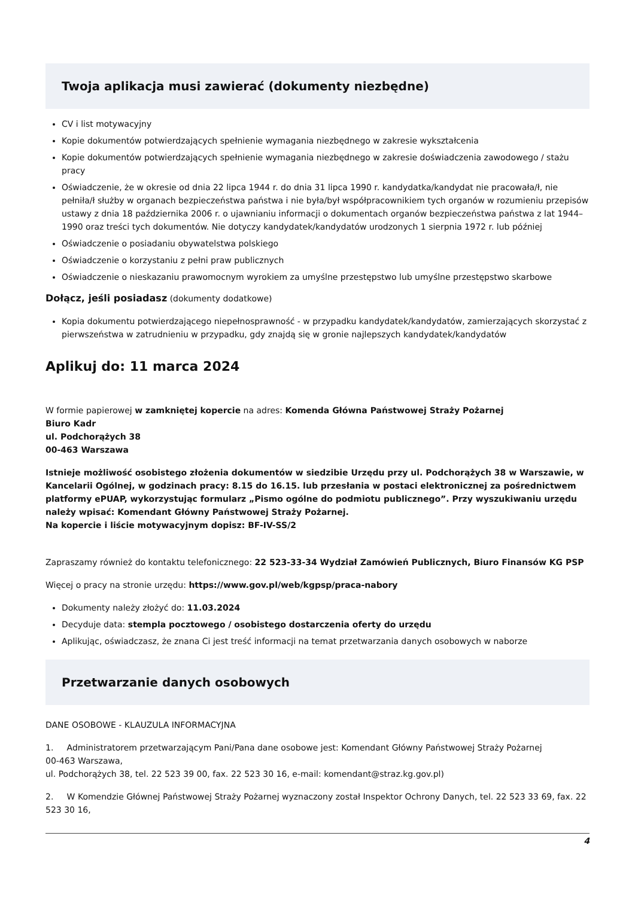Twoja aplikacja musi zawierać (dokumenty niezbędne)
CV i list motywacyjny
Kopie dokumentów potwierdzających spełnienie wymagania niezbędnego w zakresie wykształcenia
Kopie dokumentów potwierdzających spełnienie wymagania niezbędnego w zakresie doświadczenia zawodowego / stażu pracy
Oświadczenie, że w okresie od dnia 22 lipca 1944 r. do dnia 31 lipca 1990 r. kandydatka/kandydat nie pracowała/ł, nie pełniła/ł służby w organach bezpieczeństwa państwa i nie była/był współpracownikiem tych organów w rozumieniu przepisów ustawy z dnia 18 października 2006 r. o ujawnianiu informacji o dokumentach organów bezpieczeństwa państwa z lat 1944–1990 oraz treści tych dokumentów. Nie dotyczy kandydatek/kandydatów urodzonych 1 sierpnia 1972 r. lub później
Oświadczenie o posiadaniu obywatelstwa polskiego
Oświadczenie o korzystaniu z pełni praw publicznych
Oświadczenie o nieskazaniu prawomocnym wyrokiem za umyślne przestępstwo lub umyślne przestępstwo skarbowe
Dołącz, jeśli posiadasz (dokumenty dodatkowe)
Kopia dokumentu potwierdzającego niepełnosprawność - w przypadku kandydatek/kandydatów, zamierzających skorzystać z pierwszeństwa w zatrudnieniu w przypadku, gdy znajdą się w gronie najlepszych kandydatek/kandydatów
Aplikuj do: 11 marca 2024
W formie papierowej w zamkniętej kopercie na adres: Komenda Główna Państwowej Straży Pożarnej
Biuro Kadr
ul. Podchorążych 38
00-463 Warszawa
Istnieje możliwość osobistego złożenia dokumentów w siedzibie Urzędu przy ul. Podchorążych 38 w Warszawie, w Kancelarii Ogólnej, w godzinach pracy: 8.15 do 16.15. lub przesłania w postaci elektronicznej za pośrednictwem platformy ePUAP, wykorzystując formularz „Pismo ogólne do podmiotu publicznego”. Przy wyszukiwaniu urzędu należy wpisać: Komendant Główny Państwowej Straży Pożarnej.
Na kopercie i liście motywacyjnym dopisz: BF-IV-SS/2
Zapraszamy również do kontaktu telefonicznego: 22 523-33-34 Wydział Zamówień Publicznych, Biuro Finansów KG PSP
Więcej o pracy na stronie urzędu: https://www.gov.pl/web/kgpsp/praca-nabory
Dokumenty należy złożyć do: 11.03.2024
Decyduje data: stempla pocztowego / osobistego dostarczenia oferty do urzędu
Aplikując, oświadczasz, że znana Ci jest treść informacji na temat przetwarzania danych osobowych w naborze
Przetwarzanie danych osobowych
DANE OSOBOWE - KLAUZULA INFORMACYJNA
1. Administratorem przetwarzającym Pani/Pana dane osobowe jest: Komendant Główny Państwowej Straży Pożarnej
00-463 Warszawa,
ul. Podchorążych 38, tel. 22 523 39 00, fax. 22 523 30 16, e-mail: komendant@straz.kg.gov.pl)
2. W Komendzie Głównej Państwowej Straży Pożarnej wyznaczony został Inspektor Ochrony Danych, tel. 22 523 33 69, fax. 22 523 30 16,
4